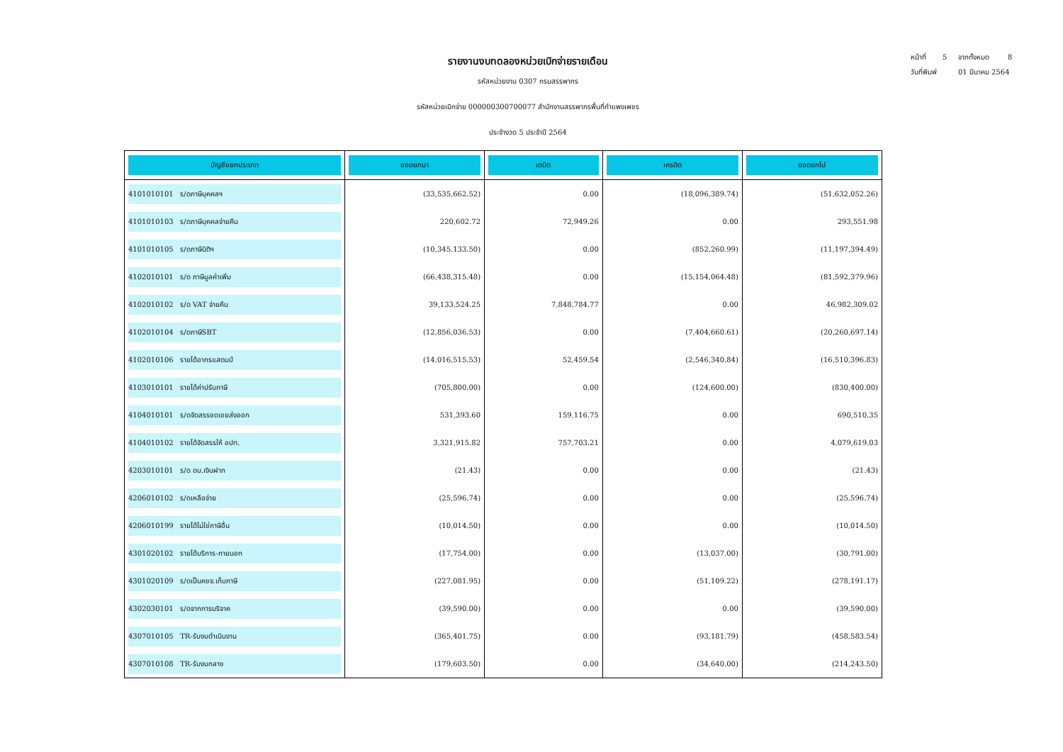หน้าที่ 5 จากทั้งหมด 8
วันที่พิมพ์ 01 มีนาคม 2564
รายงานงบทดลองหน่วยเบิกจ่ายรายเดือน
รหัสหน่วยงาน 0307 กรมสรรพากร
รหัสหน่วยเบิกจ่าย 000000300700077 สำนักงานสรรพากรพื้นที่กำแพงเพชร
ประจำงวด 5 ประจำปี 2564
| บัญชีแยกประเภท | ยอดยกมา | เดบิต | เครดิต | ยอดยกไป |
| --- | --- | --- | --- | --- |
| 4101010101 ร/ดภาษีบุคคลฯ | (33,535,662.52) | 0.00 | (18,096,389.74) | (51,632,052.26) |
| 4101010103 ร/ดภาษีบุคคลจ่ายคืน | 220,602.72 | 72,949.26 | 0.00 | 293,551.98 |
| 4101010105 ร/ดภาษีนิติฯ | (10,345,133.50) | 0.00 | (852,260.99) | (11,197,394.49) |
| 4102010101 ร/ด ภาษีมูลค่าเพิ่ม | (66,438,315.48) | 0.00 | (15,154,064.48) | (81,592,379.96) |
| 4102010102 ร/ด VAT จ่ายคืน | 39,133,524.25 | 7,848,784.77 | 0.00 | 46,982,309.02 |
| 4102010104 ร/ดภาษีSBT | (12,856,036.53) | 0.00 | (7,404,660.61) | (20,260,697.14) |
| 4102010106 รายได้อากรแสตมป์ | (14,016,515.53) | 52,459.54 | (2,546,340.84) | (16,510,396.83) |
| 4103010101 รายได้ค่าปรับภาษี | (705,800.00) | 0.00 | (124,600.00) | (830,400.00) |
| 4104010101 ร/ดจัดสรรชดเชยส่งออก | 531,393.60 | 159,116.75 | 0.00 | 690,510.35 |
| 4104010102 รายได้จัดสรรให้ อปท. | 3,321,915.82 | 757,703.21 | 0.00 | 4,079,619.03 |
| 4203010101 ร/ด ดบ.เงินฝาก | (21.43) | 0.00 | 0.00 | (21.43) |
| 4206010102 ร/ดเหลือจ่าย | (25,596.74) | 0.00 | 0.00 | (25,596.74) |
| 4206010199 รายได้ไม่ใช่ภาษีอื่น | (10,014.50) | 0.00 | 0.00 | (10,014.50) |
| 4301020102 รายได้บริการ-ภายนอก | (17,754.00) | 0.00 | (13,037.00) | (30,791.00) |
| 4301020109 ร/ดเป็นคชจ.เก็บภาษี | (227,081.95) | 0.00 | (51,109.22) | (278,191.17) |
| 4302030101 ร/ดจากการบริจาค | (39,590.00) | 0.00 | 0.00 | (39,590.00) |
| 4307010105 TR-รับงบดำเนินงาน | (365,401.75) | 0.00 | (93,181.79) | (458,583.54) |
| 4307010108 TR-รับงบกลาง | (179,603.50) | 0.00 | (34,640.00) | (214,243.50) |